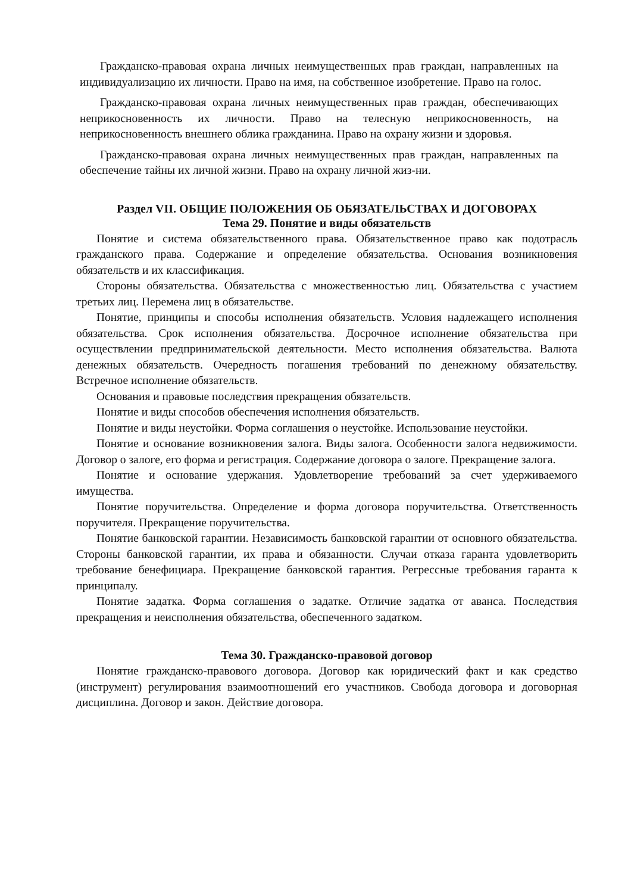Гражданско-правовая охрана личных неимущественных прав граждан, направленных на индивидуализацию их личности. Право на имя, на собственное изобретение. Право на голос.
Гражданско-правовая охрана личных неимущественных прав граждан, обеспечивающих неприкосновенность их личности. Право на телесную неприкосновенность, на неприкосновенность внешнего облика гражданина. Право на охрану жизни и здоровья.
Гражданско-правовая охрана личных неимущественных прав граждан, направленных па обеспечение тайны их личной жизни. Право на охрану личной жиз-ни.
Раздел VII. ОБЩИЕ ПОЛОЖЕНИЯ ОБ ОБЯЗАТЕЛЬСТВАХ И ДОГОВОРАХ
Тема 29. Понятие и виды обязательств
Понятие и система обязательственного права. Обязательственное право как подотрасль гражданского права. Содержание и определение обязательства. Основания возникновения обязательств и их классификация.
Стороны обязательства. Обязательства с множественностью лиц. Обязательства с участием третьих лиц. Перемена лиц в обязательстве.
Понятие, принципы и способы исполнения обязательств. Условия надлежащего исполнения обязательства. Срок исполнения обязательства. Досрочное исполнение обязательства при осуществлении предпринимательской деятельности. Место исполнения обязательства. Валюта денежных обязательств. Очередность погашения требований по денежному обязательству. Встречное исполнение обязательств.
Основания и правовые последствия прекращения обязательств.
Понятие и виды способов обеспечения исполнения обязательств.
Понятие и виды неустойки. Форма соглашения о неустойке. Использование неустойки.
Понятие и основание возникновения залога. Виды залога. Особенности залога недвижимости. Договор о залоге, его форма и регистрация. Содержание договора о залоге. Прекращение залога.
Понятие и основание удержания. Удовлетворение требований за счет удерживаемого имущества.
Понятие поручительства. Определение и форма договора поручительства. Ответственность поручителя. Прекращение поручительства.
Понятие банковской гарантии. Независимость банковской гарантии от основного обязательства. Стороны банковской гарантии, их права и обязанности. Случаи отказа гаранта удовлетворить требование бенефициара. Прекращение банковской гарантия. Регрессные требования гаранта к принципалу.
Понятие задатка. Форма соглашения о задатке. Отличие задатка от аванса. Последствия прекращения и неисполнения обязательства, обеспеченного задатком.
Тема 30. Гражданско-правовой договор
Понятие гражданско-правового договора. Договор как юридический факт и как средство (инструмент) регулирования взаимоотношений его участников. Свобода договора и договорная дисциплина. Договор и закон. Действие договора.